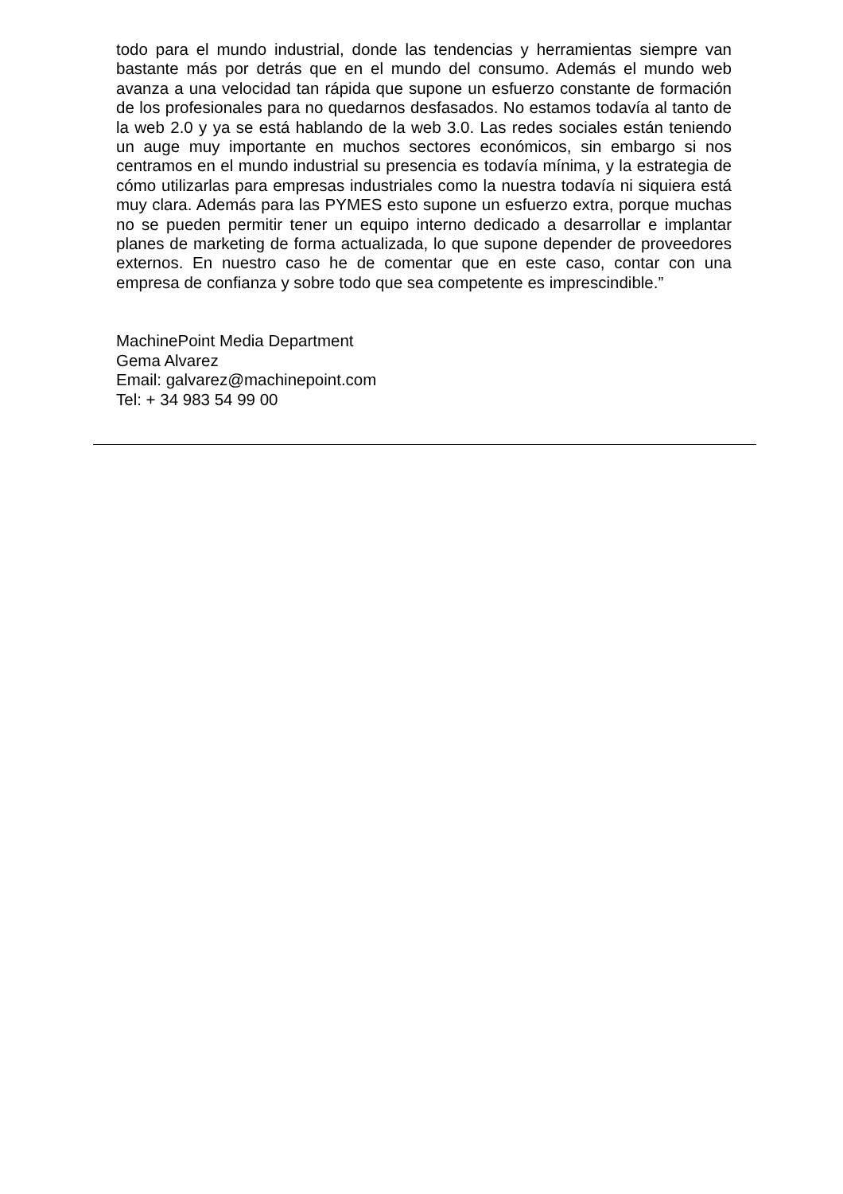todo para el mundo industrial, donde las tendencias y herramientas siempre van bastante más por detrás que en el mundo del consumo. Además el mundo web avanza a una velocidad tan rápida que supone un esfuerzo constante de formación de los profesionales para no quedarnos desfasados. No estamos todavía al tanto de la web 2.0 y ya se está hablando de la web 3.0. Las redes sociales están teniendo un auge muy importante en muchos sectores económicos, sin embargo si nos centramos en el mundo industrial su presencia es todavía mínima, y la estrategia de cómo utilizarlas para empresas industriales como la nuestra todavía ni siquiera está muy clara. Además para las PYMES esto supone un esfuerzo extra, porque muchas no se pueden permitir tener un equipo interno dedicado a desarrollar e implantar planes de marketing de forma actualizada, lo que supone depender de proveedores externos. En nuestro caso he de comentar que en este caso, contar con una empresa de confianza y sobre todo que sea competente es imprescindible.”
MachinePoint Media Department
Gema Alvarez
Email: galvarez@machinepoint.com
Tel: + 34 983 54 99 00